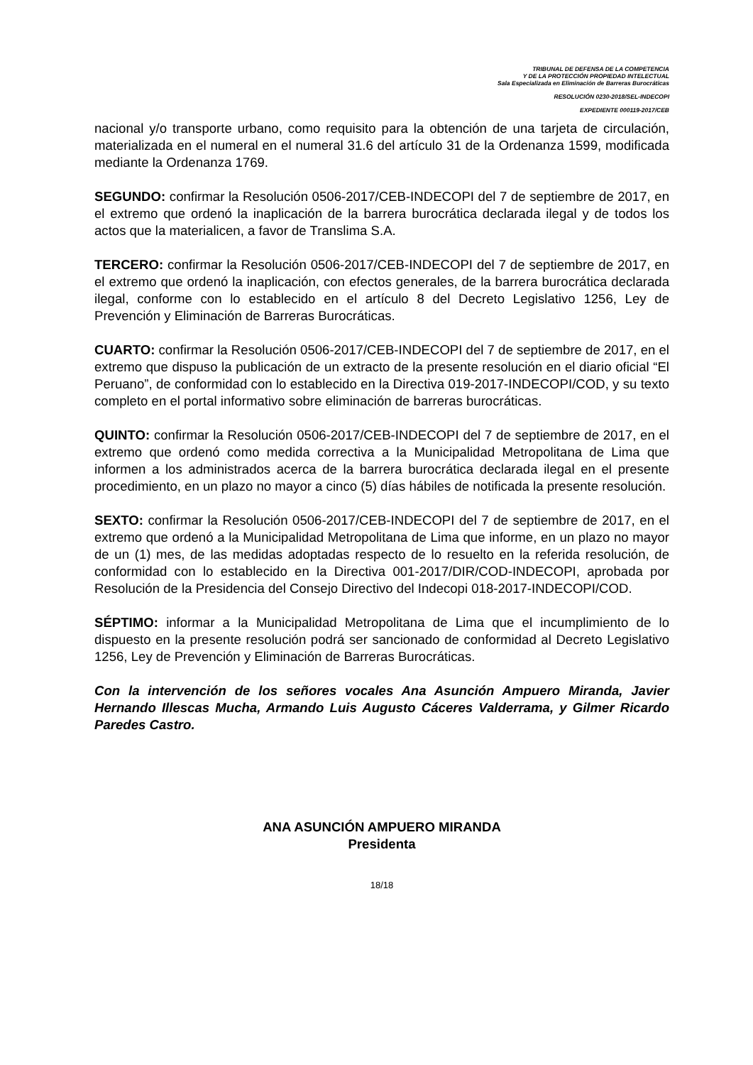TRIBUNAL DE DEFENSA DE LA COMPETENCIA
Y DE LA PROTECCIÓN PROPIEDAD INTELECTUAL
Sala Especializada en Eliminación de Barreras Burocráticas
RESOLUCIÓN 0230-2018/SEL-INDECOPI
EXPEDIENTE 000119-2017/CEB
nacional y/o transporte urbano, como requisito para la obtención de una tarjeta de circulación, materializada en el numeral en el numeral 31.6 del artículo 31 de la Ordenanza 1599, modificada mediante la Ordenanza 1769.
SEGUNDO: confirmar la Resolución 0506-2017/CEB-INDECOPI del 7 de septiembre de 2017, en el extremo que ordenó la inaplicación de la barrera burocrática declarada ilegal y de todos los actos que la materialicen, a favor de Translima S.A.
TERCERO: confirmar la Resolución 0506-2017/CEB-INDECOPI del 7 de septiembre de 2017, en el extremo que ordenó la inaplicación, con efectos generales, de la barrera burocrática declarada ilegal, conforme con lo establecido en el artículo 8 del Decreto Legislativo 1256, Ley de Prevención y Eliminación de Barreras Burocráticas.
CUARTO: confirmar la Resolución 0506-2017/CEB-INDECOPI del 7 de septiembre de 2017, en el extremo que dispuso la publicación de un extracto de la presente resolución en el diario oficial “El Peruano”, de conformidad con lo establecido en la Directiva 019-2017-INDECOPI/COD, y su texto completo en el portal informativo sobre eliminación de barreras burocráticas.
QUINTO: confirmar la Resolución 0506-2017/CEB-INDECOPI del 7 de septiembre de 2017, en el extremo que ordenó como medida correctiva a la Municipalidad Metropolitana de Lima que informen a los administrados acerca de la barrera burocrática declarada ilegal en el presente procedimiento, en un plazo no mayor a cinco (5) días hábiles de notificada la presente resolución.
SEXTO: confirmar la Resolución 0506-2017/CEB-INDECOPI del 7 de septiembre de 2017, en el extremo que ordenó a la Municipalidad Metropolitana de Lima que informe, en un plazo no mayor de un (1) mes, de las medidas adoptadas respecto de lo resuelto en la referida resolución, de conformidad con lo establecido en la Directiva 001-2017/DIR/COD-INDECOPI, aprobada por Resolución de la Presidencia del Consejo Directivo del Indecopi 018-2017-INDECOPI/COD.
SÉPTIMO: informar a la Municipalidad Metropolitana de Lima que el incumplimiento de lo dispuesto en la presente resolución podrá ser sancionado de conformidad al Decreto Legislativo 1256, Ley de Prevención y Eliminación de Barreras Burocráticas.
Con la intervención de los señores vocales Ana Asunción Ampuero Miranda, Javier Hernando Illescas Mucha, Armando Luis Augusto Cáceres Valderrama, y Gilmer Ricardo Paredes Castro.
ANA ASUNCIÓN AMPUERO MIRANDA
Presidenta
18/18